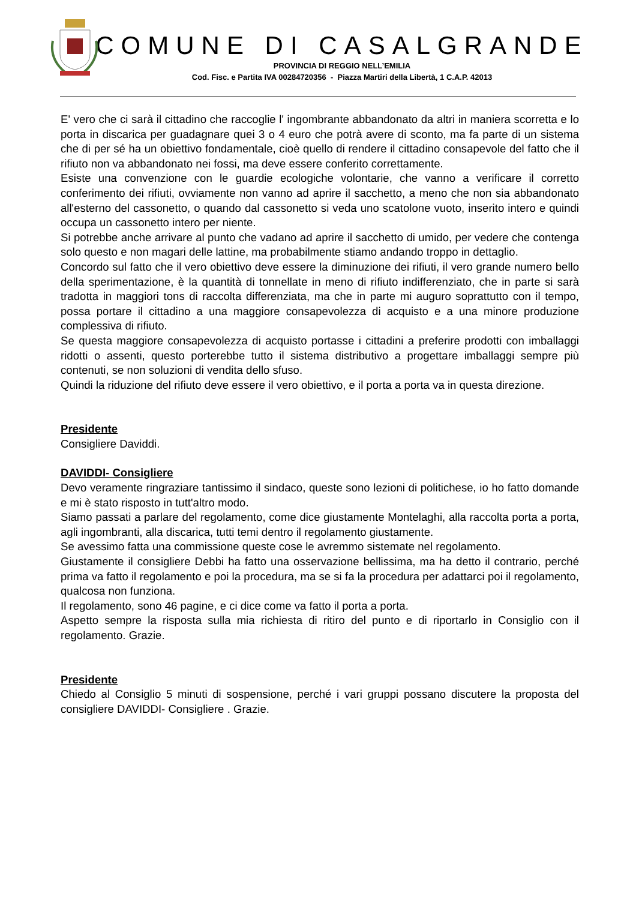COMUNE DI CASALGRANDE
PROVINCIA DI REGGIO NELL’EMILIA
Cod. Fisc. e Partita IVA 00284720356 - Piazza Martiri della Libertà, 1 C.A.P. 42013
E' vero che ci sarà il cittadino che raccoglie l' ingombrante abbandonato da altri in maniera scorretta e lo porta in discarica per guadagnare quei 3 o 4 euro che potrà avere di sconto, ma fa parte di un sistema che di per sé ha un obiettivo fondamentale, cioè quello di rendere il cittadino consapevole del fatto che il rifiuto non va abbandonato nei fossi, ma deve essere conferito correttamente.
Esiste una convenzione con le guardie ecologiche volontarie, che vanno a verificare il corretto conferimento dei rifiuti, ovviamente non vanno ad aprire il sacchetto, a meno che non sia abbandonato all'esterno del cassonetto, o quando dal cassonetto si veda uno scatolone vuoto, inserito intero e quindi occupa un cassonetto intero per niente.
Si potrebbe anche arrivare al punto che vadano ad aprire il sacchetto di umido, per vedere che contenga solo questo e non magari delle lattine, ma probabilmente stiamo andando troppo in dettaglio.
Concordo sul fatto che il vero obiettivo deve essere la diminuzione dei rifiuti, il vero grande numero bello della sperimentazione, è la quantità di tonnellate in meno di rifiuto indifferenziato, che in parte si sarà tradotta in maggiori tons di raccolta differenziata, ma che in parte mi auguro soprattutto con il tempo, possa portare il cittadino a una maggiore consapevolezza di acquisto e a una minore produzione complessiva di rifiuto.
Se questa maggiore consapevolezza di acquisto portasse i cittadini a preferire prodotti con imballaggi ridotti o assenti, questo porterebbe tutto il sistema distributivo a progettare imballaggi sempre più contenuti, se non soluzioni di vendita dello sfuso.
Quindi la riduzione del rifiuto deve essere il vero obiettivo, e il porta a porta va in questa direzione.
Presidente
Consigliere Daviddi.
DAVIDDI- Consigliere
Devo veramente ringraziare tantissimo il sindaco, queste sono lezioni di politichese, io ho fatto domande e mi è stato risposto in tutt'altro modo.
Siamo passati a parlare del regolamento, come dice giustamente Montelaghi, alla raccolta porta a porta, agli ingombranti, alla discarica, tutti temi dentro il regolamento giustamente.
Se avessimo fatta una commissione queste cose le avremmo sistemate nel regolamento.
Giustamente il consigliere Debbi ha fatto una osservazione bellissima, ma ha detto il contrario, perché prima va fatto il regolamento e poi la procedura, ma se si fa la procedura per adattarci poi il regolamento, qualcosa non funziona.
Il regolamento, sono 46 pagine, e ci dice come va fatto il porta a porta.
Aspetto sempre la risposta sulla mia richiesta di ritiro del punto e di riportarlo in Consiglio con il regolamento. Grazie.
Presidente
Chiedo al Consiglio 5 minuti di sospensione, perché i vari gruppi possano discutere la proposta del consigliere DAVIDDI- Consigliere . Grazie.